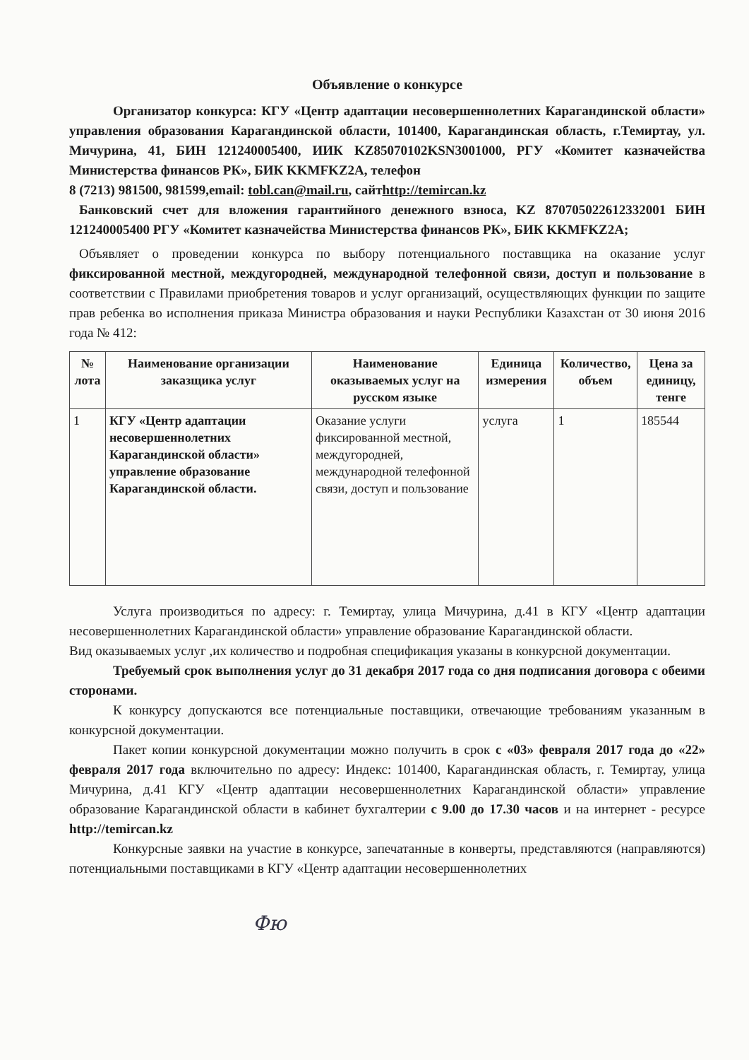Объявление о конкурсе
Организатор конкурса: КГУ «Центр адаптации несовершеннолетних Карагандинской области» управления образования Карагандинской области, 101400, Карагандинская область, г.Темиртау, ул. Мичурина, 41, БИН 121240005400, ИИК KZ85070102KSN3001000, РГУ «Комитет казначейства Министерства финансов РК», БИК KKMFKZ2A, телефон
8 (7213) 981500, 981599,email: tobl.can@mail.ru, сайтhttp://temircan.kz
Банковский счет для вложения гарантийного денежного взноса, KZ 870705022612332001 БИН 121240005400 РГУ «Комитет казначейства Министерства финансов РК», БИК KKMFKZ2A;
Объявляет о проведении конкурса по выбору потенциального поставщика на оказание услуг фиксированной местной, междугородней, международной телефонной связи, доступ и пользование в соответствии с Правилами приобретения товаров и услуг организаций, осуществляющих функции по защите прав ребенка во исполнения приказа Министра образования и науки Республики Казахстан от 30 июня 2016 года № 412:
| № лота | Наименование организации заказщика услуг | Наименование оказываемых услуг на русском языке | Единица измерения | Количество, объем | Цена за единицу, тенге |
| --- | --- | --- | --- | --- | --- |
| 1 | КГУ «Центр адаптации несовершеннолетних Карагандинской области» управление образование Карагандинской области. | Оказание услуги фиксированной местной, междугородней, международной телефонной связи, доступ и пользование | услуга | 1 | 185544 |
Услуга производиться по адресу: г. Темиртау, улица Мичурина, д.41 в КГУ «Центр адаптации несовершеннолетних Карагандинской области» управление образование Карагандинской области.
Вид оказываемых услуг ,их количество и подробная спецификация указаны в конкурсной документации.
Требуемый срок выполнения услуг до 31 декабря 2017 года со дня подписания договора с обеими сторонами.
К конкурсу допускаются все потенциальные поставщики, отвечающие требованиям указанным в конкурсной документации.
Пакет копии конкурсной документации можно получить в срок с «03» февраля 2017 года до «22» февраля 2017 года включительно по адресу: Индекс: 101400, Карагандинская область, г. Темиртау, улица Мичурина, д.41 КГУ «Центр адаптации несовершеннолетних Карагандинской области» управление образование Карагандинской области в кабинет бухгалтерии с 9.00 до 17.30 часов и на интернет - ресурсе http://temircan.kz
Конкурсные заявки на участие в конкурсе, запечатанные в конверты, представляются (направляются) потенциальными поставщиками в КГУ «Центр адаптации несовершеннолетних
Фю